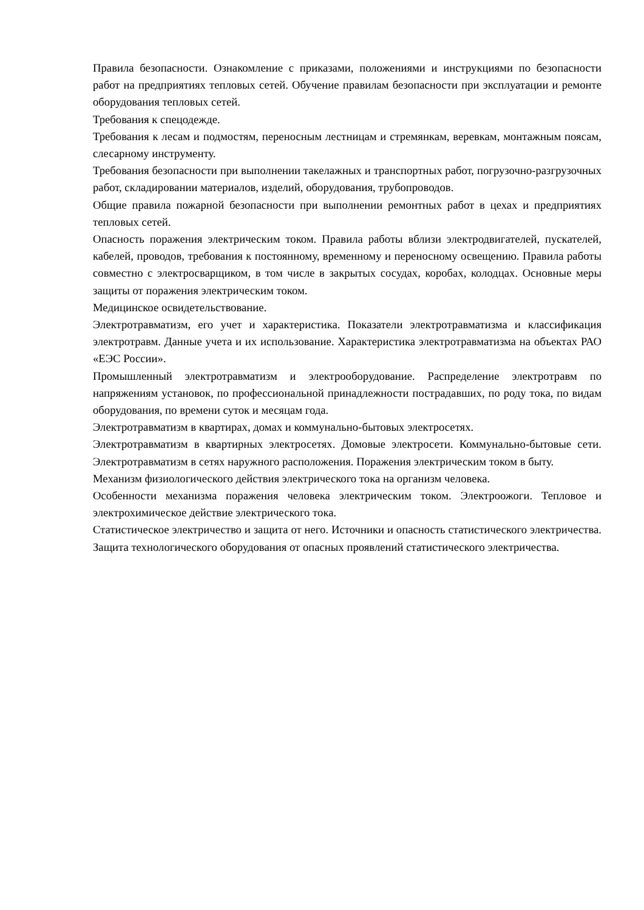Правила безопасности. Ознакомление с приказами, положениями и инструкциями по безопасности работ на предприятиях тепловых сетей. Обучение правилам безопасности при эксплуатации и ремонте оборудования тепловых сетей.
Требования к спецодежде.
Требования к лесам и подмостям, переносным лестницам и стремянкам, веревкам, монтажным поясам, слесарному инструменту.
Требования безопасности при выполнении такелажных и транспортных работ, погрузочно-разгрузочных работ, складировании материалов, изделий, оборудования, трубопроводов.
Общие правила пожарной безопасности при выполнении ремонтных работ в цехах и предприятиях тепловых сетей.
Опасность поражения электрическим током. Правила работы вблизи электродвигателей, пускателей, кабелей, проводов, требования к постоянному, временному и переносному освещению. Правила работы совместно с электросварщиком, в том числе в закрытых сосудах, коробах, колодцах. Основные меры защиты от поражения электрическим током.
Медицинское освидетельствование.
Электротравматизм, его учет и характеристика. Показатели электротравматизма и классификация электротравм. Данные учета и их использование. Характеристика электротравматизма на объектах РАО «ЕЭС России».
Промышленный электротравматизм и электрооборудование. Распределение электротравм по напряжениям установок, по профессиональной принадлежности пострадавших, по роду тока, по видам оборудования, по времени суток и месяцам года.
Электротравматизм в квартирах, домах и коммунально-бытовых электросетях.
Электротравматизм в квартирных электросетях. Домовые электросети. Коммунально-бытовые сети. Электротравматизм в сетях наружного расположения. Поражения электрическим током в быту.
Механизм физиологического действия электрического тока на организм человека.
Особенности механизма поражения человека электрическим током. Электроожоги. Тепловое и электрохимическое действие электрического тока.
Статистическое электричество и защита от него. Источники и опасность статистического электричества. Защита технологического оборудования от опасных проявлений статистического электричества.